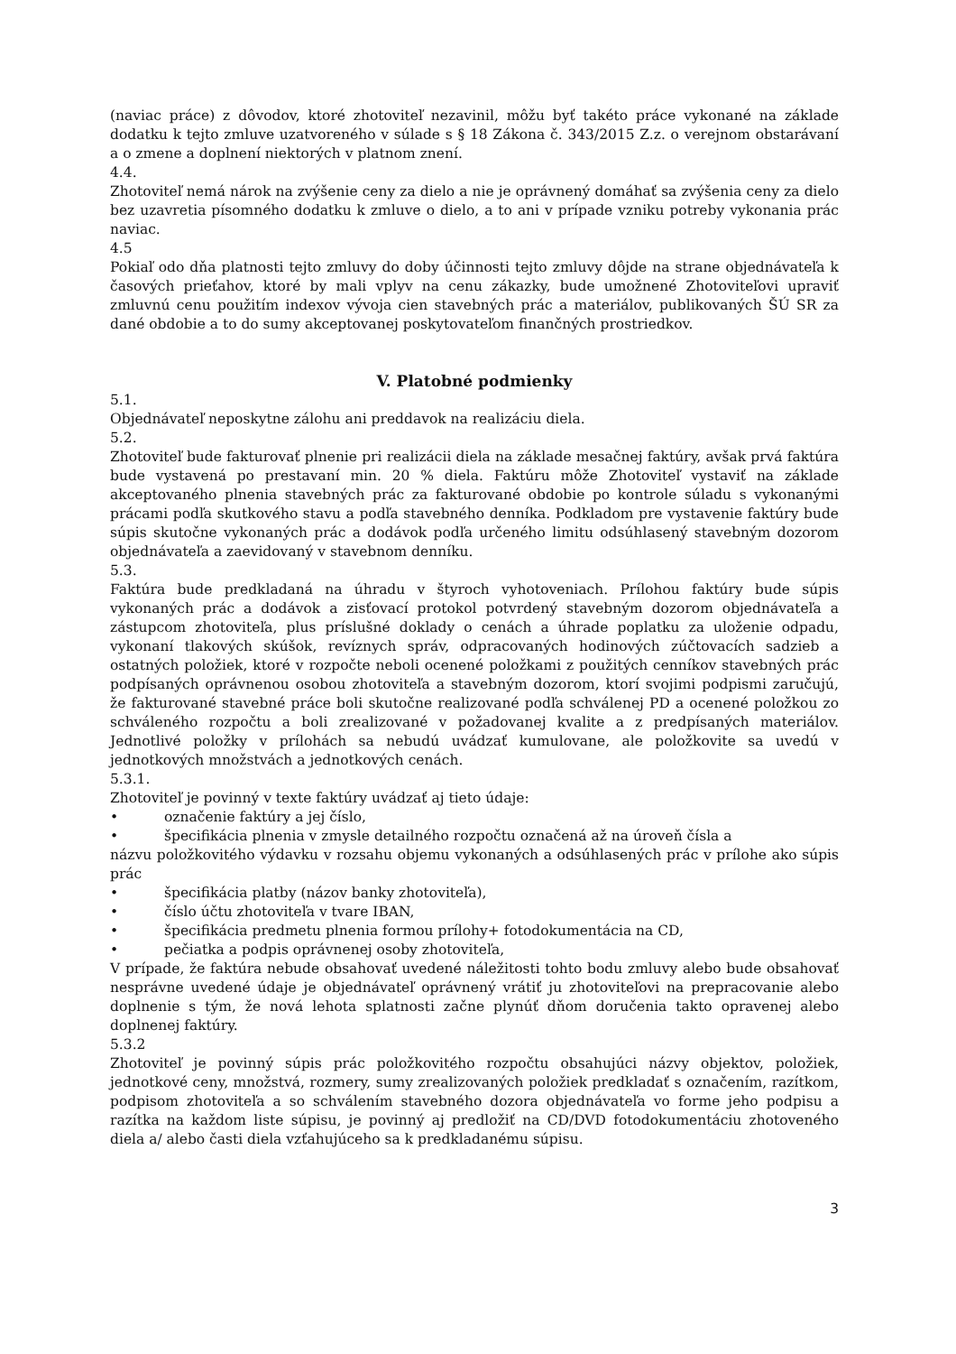(naviac práce) z dôvodov, ktoré zhotoviteľ nezavinil, môžu byť takéto práce vykonané na základe dodatku k tejto zmluve uzatvoreného v súlade s § 18 Zákona č. 343/2015 Z.z. o verejnom obstarávaní a o zmene a doplnení niektorých v platnom znení.
4.4.
Zhotoviteľ nemá nárok na zvýšenie ceny za dielo a nie je oprávnený domáhať sa zvýšenia ceny za dielo bez uzavretia písomného dodatku k zmluve o dielo, a to ani v prípade vzniku potreby vykonania prác naviac.
4.5
Pokiaľ odo dňa platnosti tejto zmluvy do doby účinnosti tejto zmluvy dôjde na strane objednávateľa k časových prieťahov, ktoré by mali vplyv na cenu zákazky, bude umožnené Zhotoviteľovi upraviť zmluvnú cenu použitím indexov vývoja cien stavebných prác a materiálov, publikovaných ŠÚ SR za dané obdobie a to do sumy akceptovanej poskytovateľom finančných prostriedkov.
V. Platobné podmienky
5.1.
Objednávateľ neposkytne zálohu ani preddavok na realizáciu diela.
5.2.
Zhotoviteľ bude fakturovať plnenie pri realizácii diela na základe mesačnej faktúry, avšak prvá faktúra bude vystavená po prestavaní min. 20 % diela. Faktúru môže Zhotoviteľ vystaviť na základe akceptovaného plnenia stavebných prác za fakturované obdobie po kontrole súladu s vykonanými prácami podľa skutkového stavu a podľa stavebného denníka. Podkladom pre vystavenie faktúry bude súpis skutočne vykonaných prác a dodávok podľa určeného limitu odsúhlasený stavebným dozorom objednávateľa a zaevidovaný v stavebnom denníku.
5.3.
Faktúra bude predkladaná na úhradu v štyroch vyhotoveniach. Prílohou faktúry bude súpis vykonaných prác a dodávok a zisťovací protokol potvrdený stavebným dozorom objednávateľa a zástupcom zhotoviteľa, plus príslušné doklady o cenách a úhrade poplatku za uloženie odpadu, vykonaní tlakových skúšok, revíznych správ, odpracovaných hodinových zúčtovacích sadzieb a ostatných položiek, ktoré v rozpočte neboli ocenené položkami z použitých cenníkov stavebných prác podpísaných oprávnenou osobou zhotoviteľa a stavebným dozorom, ktorí svojimi podpismi zaručujú, že fakturované stavebné práce boli skutočne realizované podľa schválenej PD a ocenené položkou zo schváleného rozpočtu a boli zrealizované v požadovanej kvalite a z predpísaných materiálov. Jednotlivé položky v prílohách sa nebudú uvádzať kumulovane, ale položkovite sa uvedú v jednotkových množstvách a jednotkových cenách.
5.3.1.
Zhotoviteľ je povinný v texte faktúry uvádzať aj tieto údaje:
• označenie faktúry a jej číslo,
• špecifikácia plnenia v zmysle detailného rozpočtu označená až na úroveň čísla a
názvu položkovitého výdavku v rozsahu objemu vykonaných a odsúhlasených prác v prílohe ako súpis prác
• špecifikácia platby (názov banky zhotoviteľa),
• číslo účtu zhotoviteľa v tvare IBAN,
• špecifikácia predmetu plnenia formou prílohy+ fotodokumentácia na CD,
• pečiatka a podpis oprávnenej osoby zhotoviteľa,
V prípade, že faktúra nebude obsahovať uvedené náležitosti tohto bodu zmluvy alebo bude obsahovať nesprávne uvedené údaje je objednávateľ oprávnený vrátiť ju zhotoviteľovi na prepracovanie alebo doplnenie s tým, že nová lehota splatnosti začne plynúť dňom doručenia takto opravenej alebo doplnenej faktúry.
5.3.2
Zhotoviteľ je povinný súpis prác položkovitého rozpočtu obsahujúci názvy objektov, položiek, jednotkové ceny, množstvá, rozmery, sumy zrealizovaných položiek predkladať s označením, razítkom, podpisom zhotoviteľa a so schválením stavebného dozora objednávateľa vo forme jeho podpisu a razítka na každom liste súpisu, je povinný aj predložiť na CD/DVD fotodokumentáciu zhotoveného diela a/ alebo časti diela vzťahujúceho sa k predkladanému súpisu.
3